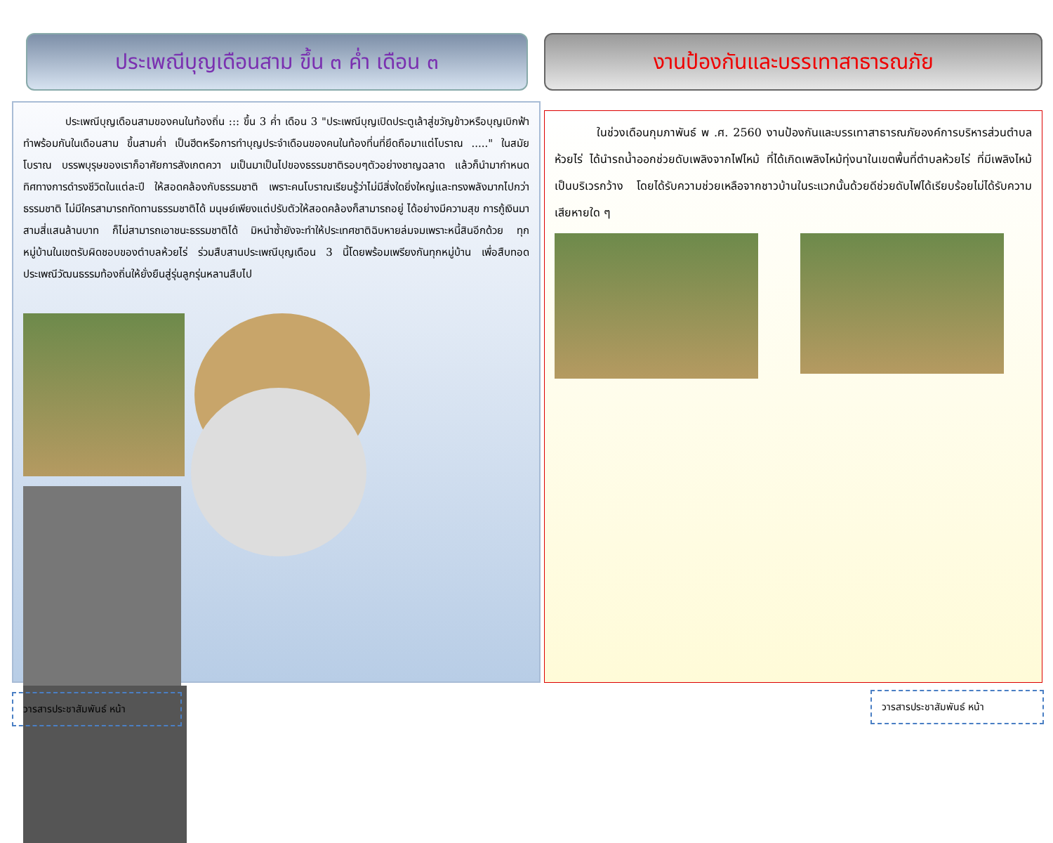ประเพณีบุญเดือนสาม ขึ้น ๓ ค่ำ เดือน ๓
ประเพณีบุญเดือนสามของคนในท้องถิ่น ::: ขึ้น 3 ค่ำ เดือน 3 "ประเพณีบุญเปิดประตูเล้าสู่ขวัญข้าวหรือบุญเบิกฟ้า ทำพร้อมกันในเดือนสาม ขึ้นสามค่ำ เป็นฮีตหรือการทำบุญประจำเดือนของคนในท้องที่นที่ยึดถือมาแต่โบราณ ....." ในสมัยโบราณ บรรพบุรุษของเราก็อาศัยการสังเกตควา มเป็นมาเป็นไปของธรรมชาติรอบๆตัวอย่างชาญฉลาด แล้วก็นำมากำหนดทิศทางการดำรงชีวิตในแต่ละปี ให้สอดคล้องกับธรรมชาติ เพราะคนโบราณเรียนรู้ว่าไม่มีสิ่งใดยิ่งใหญ่และทรงพลังมากไปกว่าธรรมชาติ ไม่มีใครสามารถทัดทานธรรมชาติได้ มนุษย์เพียงแต่ปรับตัวให้สอดคล้องก็สามารถอยู่ ได้อย่างมีความสุข การกู้เงินมาสามสี่แสนล้านบาท ก็ไม่สามารถเอาชนะธรรมชาติได้ มิหนำซ้ำยังจะทำให้ประเทศชาติฉิบหายล่มจมเพราะหนี้สินอีกด้วย ทุกหมู่บ้านในเขตรับผิดชอบของตำบลห้วยไร่ ร่วมสืบสานประเพณีบุญเดือน 3 นี้โดยพร้อมเพรียงกันทุกหมู่บ้าน เพื่อสืบทอดประเพณีวัฒนธรรมท้องถิ่นให้ยั่งยืนสู่รุ่นลูกรุ่นหลานสืบไป
งานป้องกันและบรรเทาสาธารณภัย
ในช่วงเดือนกุมภาพันธ์ พ .ศ. 2560 งานป้องกันและบรรเทาสาธารณภัยองค์การบริหารส่วนตำบลห้วยไร่ ได้นำรถน้ำออกช่วยดับเพลิงจากไฟไหม้ ที่ได้เกิดเพลิงไหม้ทุ่งนาในเขตพื้นที่ตำบลห้วยไร่ ที่มีเพลิงไหม้ เป็นบริเวรกว้าง โดยได้รับความช่วยเหลือจากชาวบ้านในระแวกนั้นด้วยดีช่วยดับไฟได้เรียบร้อยไม่ได้รับความเสียหายใด ๆ
วารสารประชาสัมพันธ์ หน้า วารสารประชาสัมพันธ์ หน้า